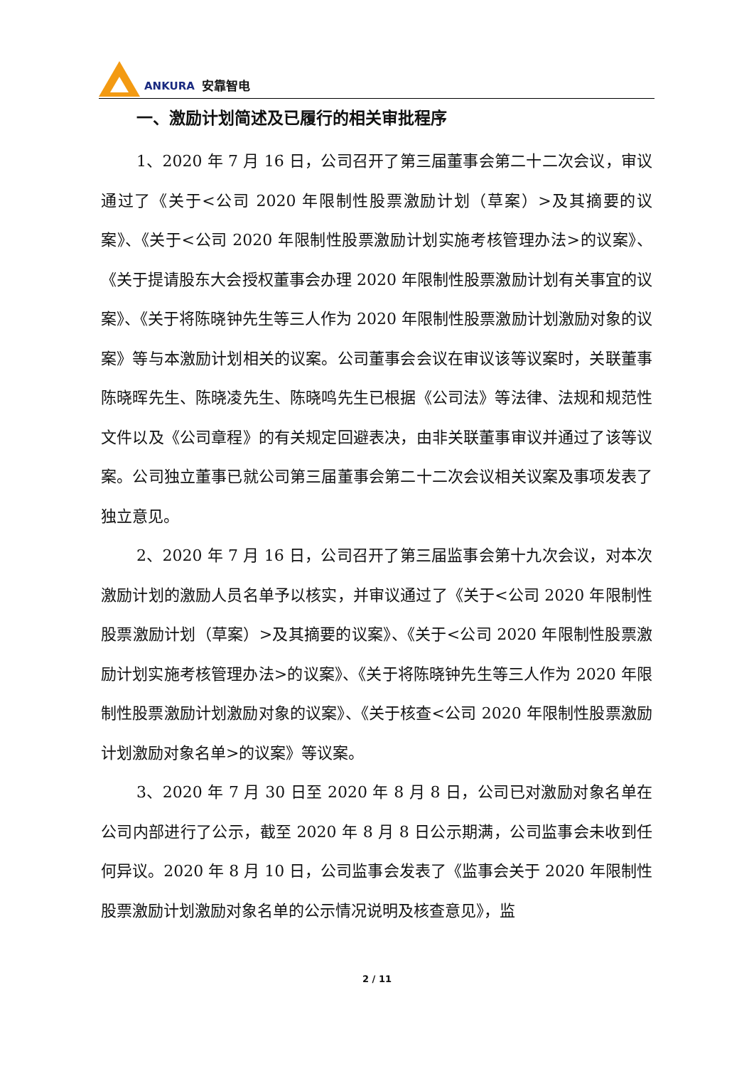ANKURA 安靠智电
一、激励计划简述及已履行的相关审批程序
1、2020 年 7 月 16 日，公司召开了第三届董事会第二十二次会议，审议通过了《关于<公司 2020 年限制性股票激励计划（草案）>及其摘要的议案》、《关于<公司 2020 年限制性股票激励计划实施考核管理办法>的议案》、《关于提请股东大会授权董事会办理 2020 年限制性股票激励计划有关事宜的议案》、《关于将陈晓钟先生等三人作为 2020 年限制性股票激励计划激励对象的议案》等与本激励计划相关的议案。公司董事会会议在审议该等议案时，关联董事陈晓晖先生、陈晓凌先生、陈晓鸣先生已根据《公司法》等法律、法规和规范性文件以及《公司章程》的有关规定回避表决，由非关联董事审议并通过了该等议案。公司独立董事已就公司第三届董事会第二十二次会议相关议案及事项发表了独立意见。
2、2020 年 7 月 16 日，公司召开了第三届监事会第十九次会议，对本次激励计划的激励人员名单予以核实，并审议通过了《关于<公司 2020 年限制性股票激励计划（草案）>及其摘要的议案》、《关于<公司 2020 年限制性股票激励计划实施考核管理办法>的议案》、《关于将陈晓钟先生等三人作为 2020 年限制性股票激励计划激励对象的议案》、《关于核查<公司 2020 年限制性股票激励计划激励对象名单>的议案》等议案。
3、2020 年 7 月 30 日至 2020 年 8 月 8 日，公司已对激励对象名单在公司内部进行了公示，截至 2020 年 8 月 8 日公示期满，公司监事会未收到任何异议。2020 年 8 月 10 日，公司监事会发表了《监事会关于 2020 年限制性股票激励计划激励对象名单的公示情况说明及核查意见》，监
2 / 11